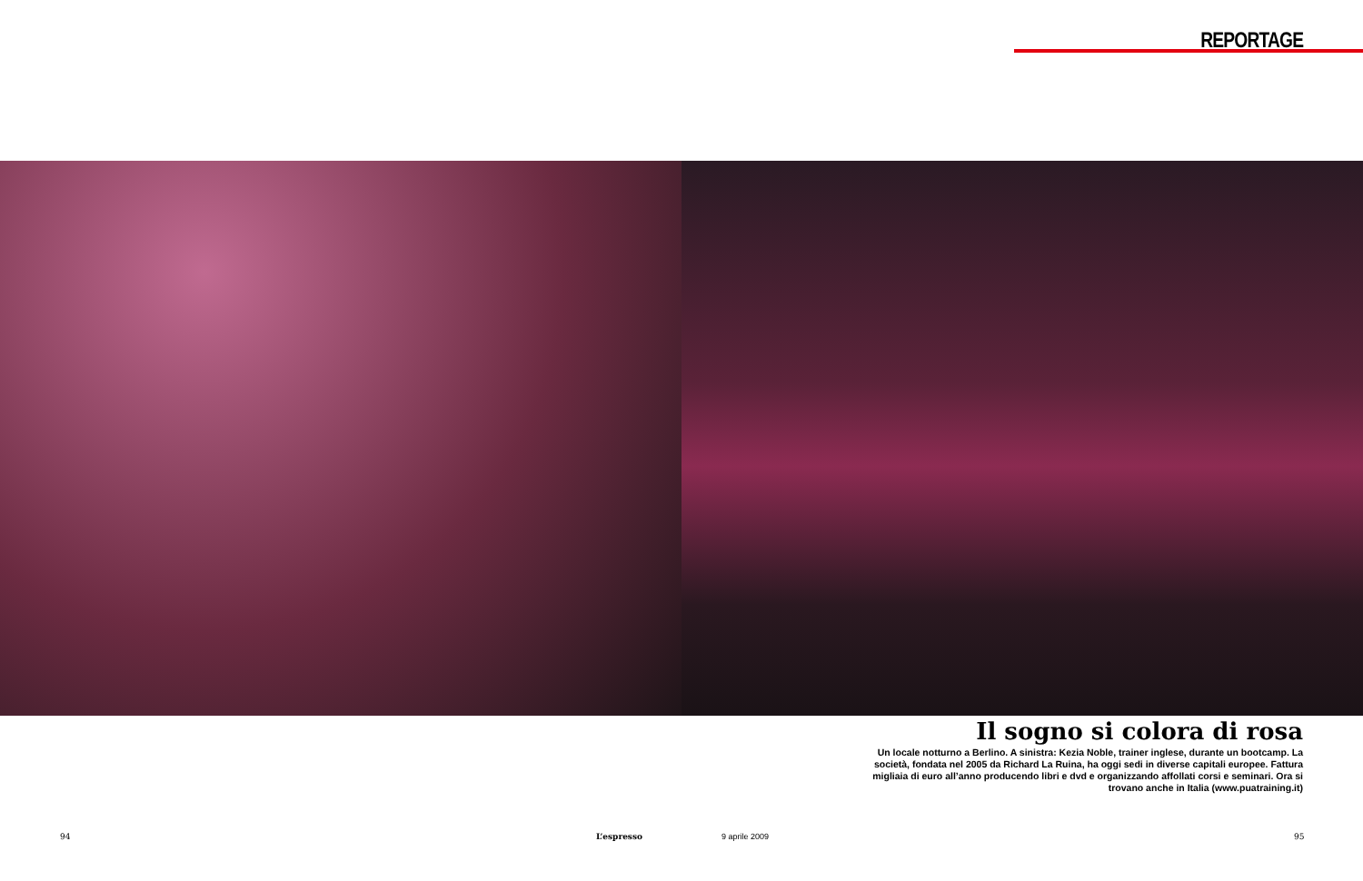REPORTAGE
Il sogno si colora di rosa
Un locale notturno a Berlino. A sinistra: Kezia Noble, trainer inglese, durante un bootcamp. La società, fondata nel 2005 da Richard La Ruina, ha oggi sedi in diverse capitali europee. Fattura migliaia di euro all’anno producendo libri e dvd e organizzando affollati corsi e seminari. Ora si trovano anche in Italia (www.puatraining.it)
94 L’espresso 9 aprile 2009 95